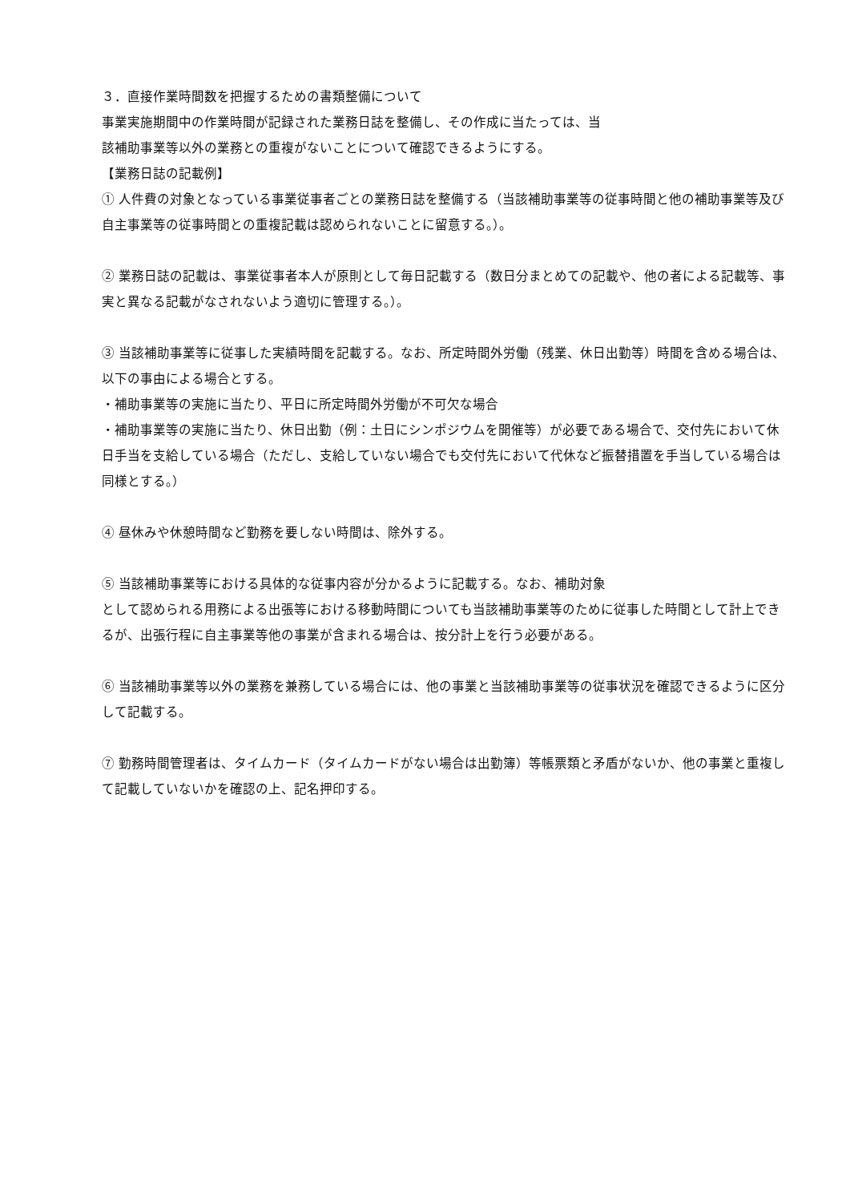３．直接作業時間数を把握するための書類整備について
事業実施期間中の作業時間が記録された業務日誌を整備し、その作成に当たっては、当
該補助事業等以外の業務との重複がないことについて確認できるようにする。
【業務日誌の記載例】
① 人件費の対象となっている事業従事者ごとの業務日誌を整備する（当該補助事業等の従事時間と他の補助事業等及び自主事業等の従事時間との重複記載は認められないことに留意する。）。
② 業務日誌の記載は、事業従事者本人が原則として毎日記載する（数日分まとめての記載や、他の者による記載等、事実と異なる記載がなされないよう適切に管理する。）。
③ 当該補助事業等に従事した実績時間を記載する。なお、所定時間外労働（残業、休日出勤等）時間を含める場合は、以下の事由による場合とする。
・補助事業等の実施に当たり、平日に所定時間外労働が不可欠な場合
・補助事業等の実施に当たり、休日出勤（例：土日にシンポジウムを開催等）が必要である場合で、交付先において休日手当を支給している場合（ただし、支給していない場合でも交付先において代休など振替措置を手当している場合は同様とする。）
④ 昼休みや休憩時間など勤務を要しない時間は、除外する。
⑤ 当該補助事業等における具体的な従事内容が分かるように記載する。なお、補助対象
として認められる用務による出張等における移動時間についても当該補助事業等のために従事した時間として計上できるが、出張行程に自主事業等他の事業が含まれる場合は、按分計上を行う必要がある。
⑥ 当該補助事業等以外の業務を兼務している場合には、他の事業と当該補助事業等の従事状況を確認できるように区分して記載する。
⑦ 勤務時間管理者は、タイムカード（タイムカードがない場合は出勤簿）等帳票類と矛盾がないか、他の事業と重複して記載していないかを確認の上、記名押印する。